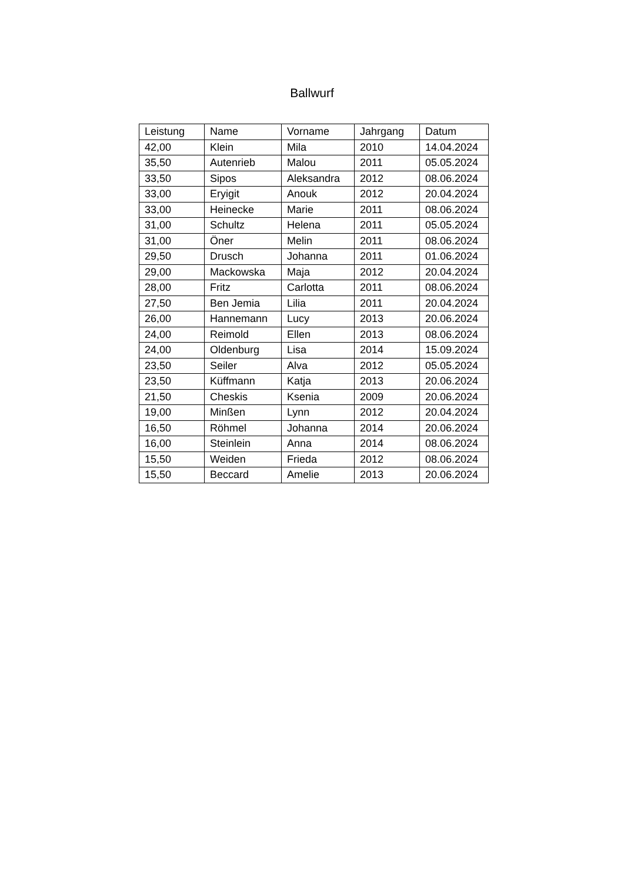Ballwurf
| Leistung | Name | Vorname | Jahrgang | Datum |
| 42,00 | Klein | Mila | 2010 | 14.04.2024 |
| 35,50 | Autenrieb | Malou | 2011 | 05.05.2024 |
| 33,50 | Sipos | Aleksandra | 2012 | 08.06.2024 |
| 33,00 | Eryigit | Anouk | 2012 | 20.04.2024 |
| 33,00 | Heinecke | Marie | 2011 | 08.06.2024 |
| 31,00 | Schultz | Helena | 2011 | 05.05.2024 |
| 31,00 | Öner | Melin | 2011 | 08.06.2024 |
| 29,50 | Drusch | Johanna | 2011 | 01.06.2024 |
| 29,00 | Mackowska | Maja | 2012 | 20.04.2024 |
| 28,00 | Fritz | Carlotta | 2011 | 08.06.2024 |
| 27,50 | Ben Jemia | Lilia | 2011 | 20.04.2024 |
| 26,00 | Hannemann | Lucy | 2013 | 20.06.2024 |
| 24,00 | Reimold | Ellen | 2013 | 08.06.2024 |
| 24,00 | Oldenburg | Lisa | 2014 | 15.09.2024 |
| 23,50 | Seiler | Alva | 2012 | 05.05.2024 |
| 23,50 | Küffmann | Katja | 2013 | 20.06.2024 |
| 21,50 | Cheskis | Ksenia | 2009 | 20.06.2024 |
| 19,00 | Minßen | Lynn | 2012 | 20.04.2024 |
| 16,50 | Röhmel | Johanna | 2014 | 20.06.2024 |
| 16,00 | Steinlein | Anna | 2014 | 08.06.2024 |
| 15,50 | Weiden | Frieda | 2012 | 08.06.2024 |
| 15,50 | Beccard | Amelie | 2013 | 20.06.2024 |